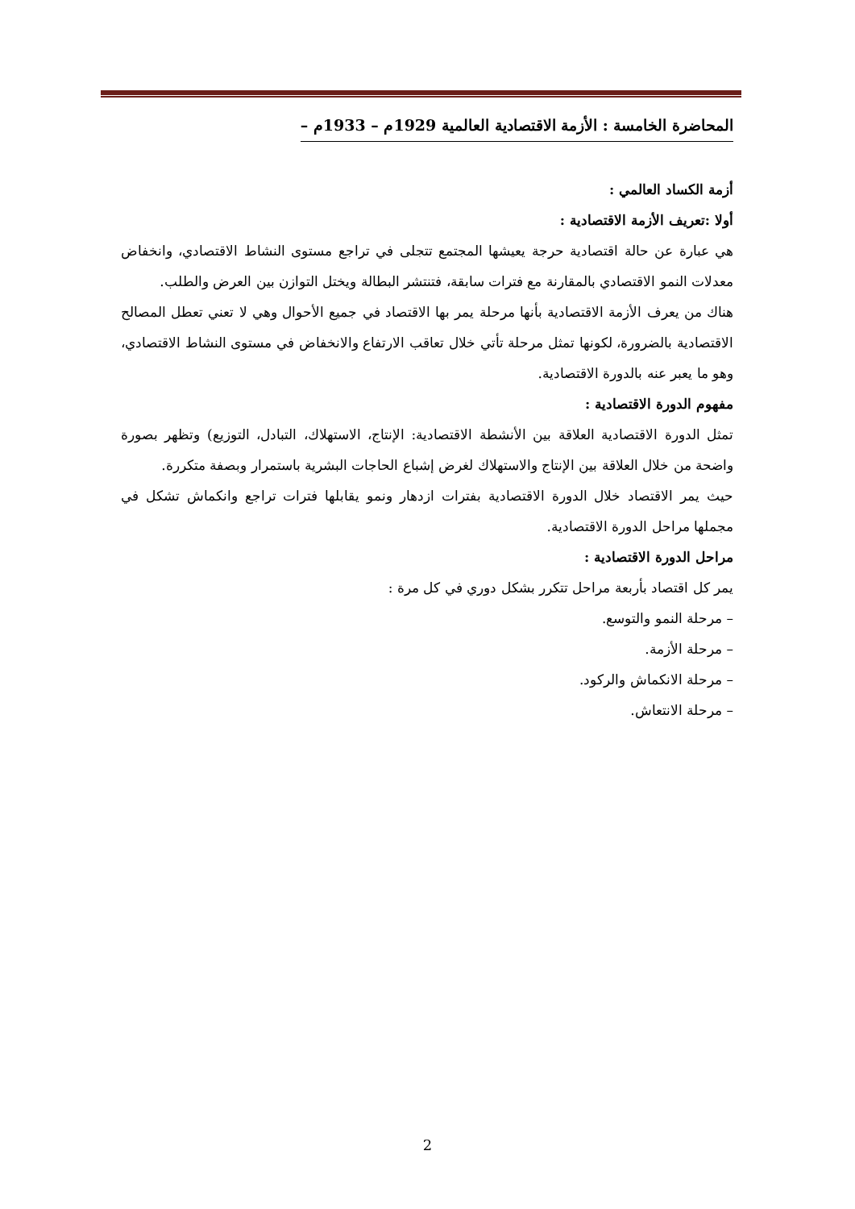المحاضرة الخامسة : الأزمة الاقتصادية العالمية 1929م – 1933م –
أزمة الكساد العالمي :
أولا :تعريف الأزمة الاقتصادية :
هي عبارة عن حالة اقتصادية حرجة يعيشها المجتمع تتجلى في تراجع مستوى النشاط الاقتصادي، وانخفاض معدلات النمو الاقتصادي بالمقارنة مع فترات سابقة، فتنتشر البطالة ويختل التوازن بين العرض والطلب.
هناك من يعرف الأزمة الاقتصادية بأنها مرحلة يمر بها الاقتصاد في جميع الأحوال وهي لا تعني تعطل المصالح الاقتصادية بالضرورة، لكونها تمثل مرحلة تأتي خلال تعاقب الارتفاع والانخفاض في مستوى النشاط الاقتصادي، وهو ما يعبر عنه بالدورة الاقتصادية.
مفهوم الدورة الاقتصادية :
تمثل الدورة الاقتصادية العلاقة بين الأنشطة الاقتصادية: الإنتاج، الاستهلاك، التبادل، التوزيع) وتظهر بصورة واضحة من خلال العلاقة بين الإنتاج والاستهلاك لغرض إشباع الحاجات البشرية باستمرار وبصفة متكررة.
حيث يمر الاقتصاد خلال الدورة الاقتصادية بفترات ازدهار ونمو يقابلها فترات تراجع وانكماش تشكل في مجملها مراحل الدورة الاقتصادية.
مراحل الدورة الاقتصادية :
يمر كل اقتصاد بأربعة مراحل تتكرر بشكل دوري في كل مرة :
– مرحلة النمو والتوسع.
– مرحلة الأزمة.
– مرحلة الانكماش والركود.
– مرحلة الانتعاش.
2